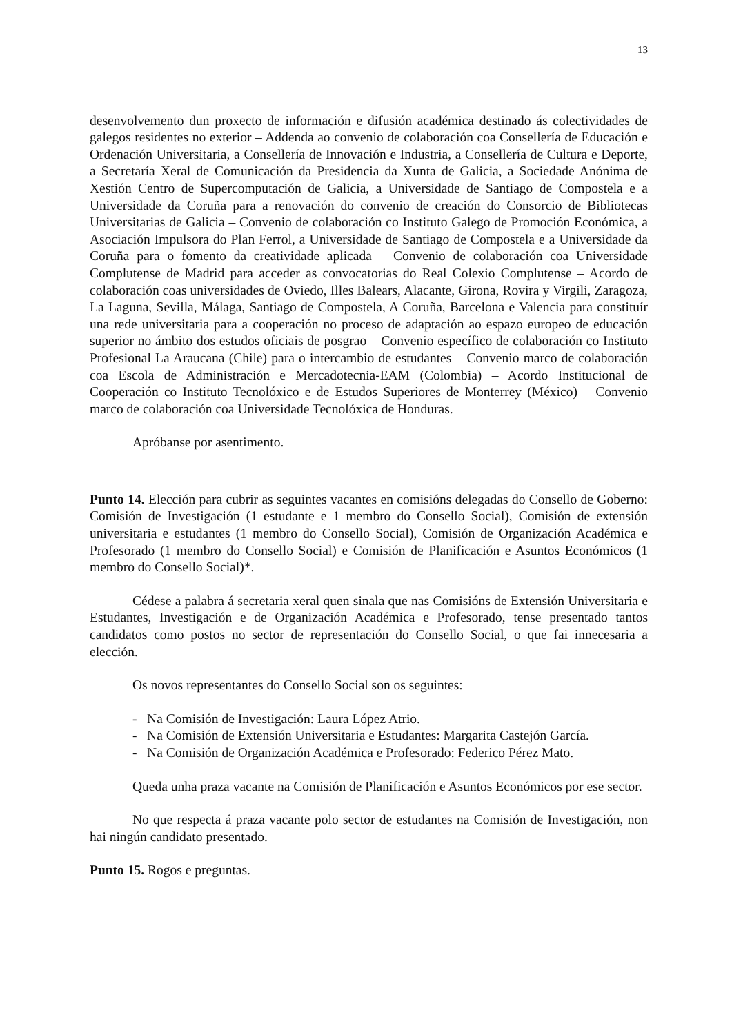13
desenvolvemento dun proxecto de información e difusión académica destinado ás colectividades de galegos residentes no exterior – Addenda ao convenio de colaboración coa Consellería de Educación e Ordenación Universitaria, a Consellería de Innovación e Industria, a Consellería de Cultura e Deporte, a Secretaría Xeral de Comunicación da Presidencia da Xunta de Galicia, a Sociedade Anónima de Xestión Centro de Supercomputación de Galicia, a Universidade de Santiago de Compostela e a Universidade da Coruña para a renovación do convenio de creación do Consorcio de Bibliotecas Universitarias de Galicia – Convenio de colaboración co Instituto Galego de Promoción Económica, a Asociación Impulsora do Plan Ferrol, a Universidade de Santiago de Compostela e a Universidade da Coruña para o fomento da creatividade aplicada – Convenio de colaboración coa Universidade Complutense de Madrid para acceder as convocatorias do Real Colexio Complutense – Acordo de colaboración coas universidades de Oviedo, Illes Balears, Alacante, Girona, Rovira y Virgili, Zaragoza, La Laguna, Sevilla, Málaga, Santiago de Compostela, A Coruña, Barcelona e Valencia para constituír una rede universitaria para a cooperación no proceso de adaptación ao espazo europeo de educación superior no ámbito dos estudos oficiais de posgrao – Convenio específico de colaboración co Instituto Profesional La Araucana (Chile) para o intercambio de estudantes – Convenio marco de colaboración coa Escola de Administración e Mercadotecnia-EAM (Colombia) – Acordo Institucional de Cooperación co Instituto Tecnolóxico e de Estudos Superiores de Monterrey (México) – Convenio marco de colaboración coa Universidade Tecnolóxica de Honduras.
Apróbanse por asentimento.
Punto 14. Elección para cubrir as seguintes vacantes en comisións delegadas do Consello de Goberno: Comisión de Investigación (1 estudante e 1 membro do Consello Social), Comisión de extensión universitaria e estudantes (1 membro do Consello Social), Comisión de Organización Académica e Profesorado (1 membro do Consello Social) e Comisión de Planificación e Asuntos Económicos (1 membro do Consello Social)*.
Cédese a palabra á secretaria xeral quen sinala que nas Comisións de Extensión Universitaria e Estudantes, Investigación e de Organización Académica e Profesorado, tense presentado tantos candidatos como postos no sector de representación do Consello Social, o que fai innecesaria a elección.
Os novos representantes do Consello Social son os seguintes:
- Na Comisión de Investigación: Laura López Atrio.
- Na Comisión de Extensión Universitaria e Estudantes: Margarita Castejón García.
- Na Comisión de Organización Académica e Profesorado: Federico Pérez Mato.
Queda unha praza vacante na Comisión de Planificación e Asuntos Económicos por ese sector.
No que respecta á praza vacante polo sector de estudantes na Comisión de Investigación, non hai ningún candidato presentado.
Punto 15. Rogos e preguntas.